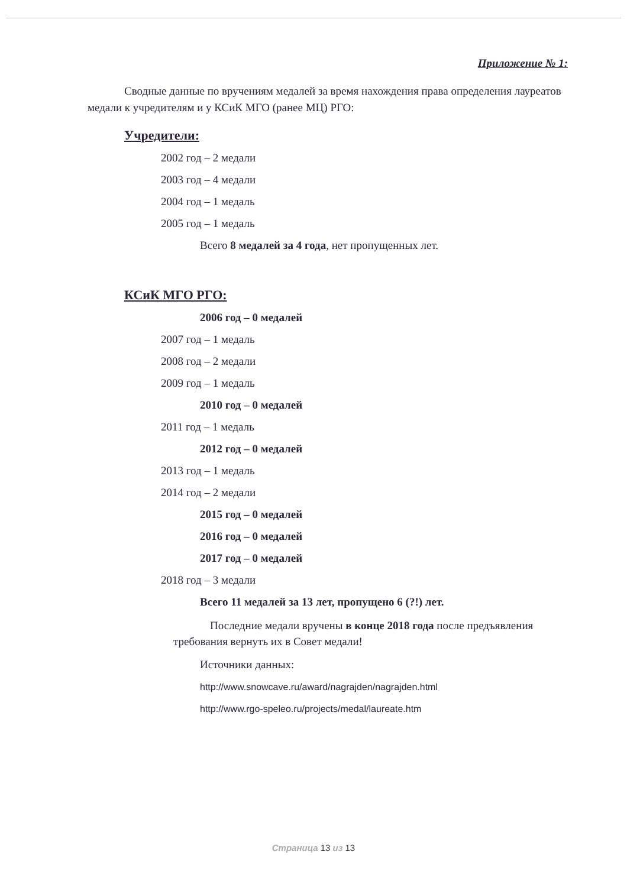Приложение № 1:
Сводные данные по вручениям медалей за время нахождения права определения лауреатов медали к учредителям и у КСиК МГО (ранее МЦ) РГО:
Учредители:
2002 год – 2 медали
2003 год – 4 медали
2004 год – 1 медаль
2005 год – 1 медаль
Всего 8 медалей за 4 года, нет пропущенных лет.
КСиК МГО РГО:
2006 год – 0 медалей
2007 год – 1 медаль
2008 год – 2 медали
2009 год – 1 медаль
2010 год – 0 медалей
2011 год – 1 медаль
2012 год – 0 медалей
2013 год – 1 медаль
2014 год – 2 медали
2015 год – 0 медалей
2016 год – 0 медалей
2017 год – 0 медалей
2018 год – 3 медали
Всего 11 медалей за 13 лет, пропущено 6 (?!) лет.
Последние медали вручены в конце 2018 года после предъявления требования вернуть их в Совет медали!
Источники данных:
http://www.snowcave.ru/award/nagrajden/nagrajden.html
http://www.rgo-speleo.ru/projects/medal/laureate.htm
Страница 13 из 13